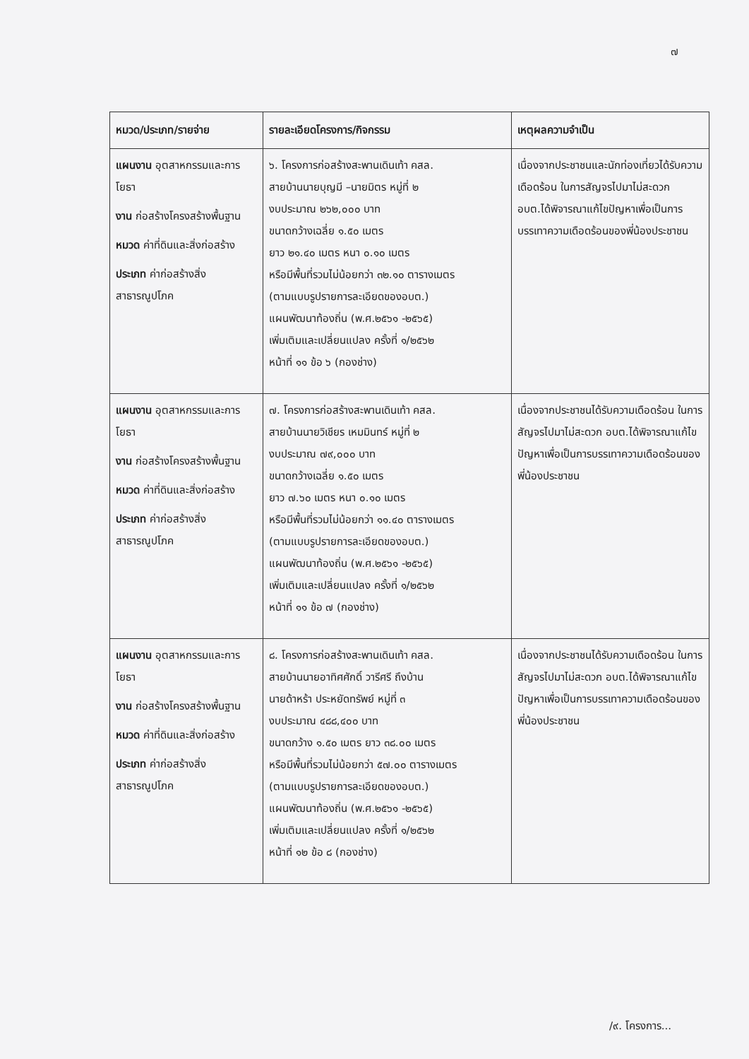๗
| หมวด/ประเภท/รายจ่าย | รายละเอียดโครงการ/กิจกรรม | เหตุผลความจำเป็น |
| --- | --- | --- |
| แผนงาน อุตสาหกรรมและการโยธา งาน ก่อสร้างโครงสร้างพื้นฐาน หมวด ค่าที่ดินและสิ่งก่อสร้าง ประเภท ค่าก่อสร้างสิ่งสาธารณูปโภค | ๖. โครงการก่อสร้างสะพานเดินเท้า คสล. สายบ้านนายบุญมี –นายมิตร หมู่ที่ ๒ งบประมาณ ๒๖๒,๐๐๐ บาท ขนาดกว้างเฉลี่ย ๑.๕๐ เมตร ยาว ๒๑.๔๐ เมตร หนา ๐.๑๐ เมตร หรือมีพื้นที่รวมไม่น้อยกว่า ๓๒.๑๐ ตารางเมตร (ตามแบบรูปรายการละเอียดของอบต.) แผนพัฒนาท้องถิ่น (พ.ศ.๒๕๖๑ -๒๕๖๕) เพิ่มเติมและเปลี่ยนแปลง ครั้งที่ ๑/๒๕๖๒ หน้าที่ ๑๑ ข้อ ๖ (กองช่าง) | เนื่องจากประชาชนและนักท่องเที่ยวได้รับความเดือดร้อน ในการสัญจรไปมาไม่สะดวก อบต.ได้พิจารณาแก้ไขปัญหาเพื่อเป็นการบรรเทาความเดือดร้อนของพี่น้องประชาชน |
| แผนงาน อุตสาหกรรมและการโยธา งาน ก่อสร้างโครงสร้างพื้นฐาน หมวด ค่าที่ดินและสิ่งก่อสร้าง ประเภท ค่าก่อสร้างสิ่งสาธารณูปโภค | ๗. โครงการก่อสร้างสะพานเดินเท้า คสล. สายบ้านนายวิเชียร เหมมินทร์ หมู่ที่ ๒ งบประมาณ ๗๙,๐๐๐ บาท ขนาดกว้างเฉลี่ย ๑.๕๐ เมตร ยาว ๗.๖๐ เมตร หนา ๐.๑๐ เมตร หรือมีพื้นที่รวมไม่น้อยกว่า ๑๑.๔๐ ตารางเมตร (ตามแบบรูปรายการละเอียดของอบต.) แผนพัฒนาท้องถิ่น (พ.ศ.๒๕๖๑ -๒๕๖๕) เพิ่มเติมและเปลี่ยนแปลง ครั้งที่ ๑/๒๕๖๒ หน้าที่ ๑๑ ข้อ ๗ (กองช่าง) | เนื่องจากประชาชนได้รับความเดือดร้อน ในการสัญจรไปมาไม่สะดวก อบต.ได้พิจารณาแก้ไขปัญหาเพื่อเป็นการบรรเทาความเดือดร้อนของพี่น้องประชาชน |
| แผนงาน อุตสาหกรรมและการโยธา งาน ก่อสร้างโครงสร้างพื้นฐาน หมวด ค่าที่ดินและสิ่งก่อสร้าง ประเภท ค่าก่อสร้างสิ่งสาธารณูปโภค | ๘. โครงการก่อสร้างสะพานเดินเท้า คสล. สายบ้านนายอาทิศศักดิ์ วารีศรี ถึงบ้าน นายด้าหร้า ประหยัดทรัพย์ หมู่ที่ ๓ งบประมาณ ๔๘๘,๔๐๐ บาท ขนาดกว้าง ๑.๕๐ เมตร ยาว ๓๘.๐๐ เมตร หรือมีพื้นที่รวมไม่น้อยกว่า ๕๗.๐๐ ตารางเมตร (ตามแบบรูปรายการละเอียดของอบต.) แผนพัฒนาท้องถิ่น (พ.ศ.๒๕๖๑ -๒๕๖๕) เพิ่มเติมและเปลี่ยนแปลง ครั้งที่ ๑/๒๕๖๒ หน้าที่ ๑๒ ข้อ ๘ (กองช่าง) | เนื่องจากประชาชนได้รับความเดือดร้อน ในการสัญจรไปมาไม่สะดวก อบต.ได้พิจารณาแก้ไขปัญหาเพื่อเป็นการบรรเทาความเดือดร้อนของพี่น้องประชาชน |
/๙. โครงการ...